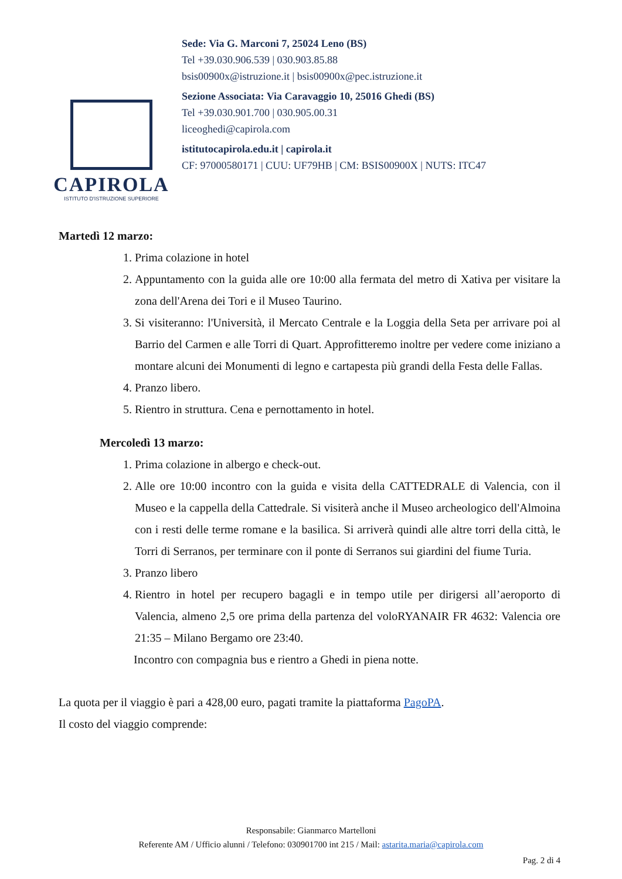CAPIROLA
ISTITUTO D'ISTRUZIONE SUPERIORE
Sede: Via G. Marconi 7, 25024 Leno (BS)
Tel +39.030.906.539 | 030.903.85.88
bsis00900x@istruzione.it | bsis00900x@pec.istruzione.it
Sezione Associata: Via Caravaggio 10, 25016 Ghedi (BS)
Tel +39.030.901.700 | 030.905.00.31
liceoghedi@capirola.com
istitutocapirola.edu.it | capirola.it
CF: 97000580171 | CUU: UF79HB | CM: BSIS00900X | NUTS: ITC47
Martedì 12 marzo:
1. Prima colazione in hotel
2. Appuntamento con la guida alle ore 10:00 alla fermata del metro di Xativa per visitare la zona dell'Arena dei Tori e il Museo Taurino.
3. Si visiteranno: l'Università, il Mercato Centrale e la Loggia della Seta per arrivare poi al Barrio del Carmen e alle Torri di Quart. Approfitteremo inoltre per vedere come iniziano a montare alcuni dei Monumenti di legno e cartapesta più grandi della Festa delle Fallas.
4. Pranzo libero.
5. Rientro in struttura. Cena e pernottamento in hotel.
Mercoledì 13 marzo:
1. Prima colazione in albergo e check-out.
2. Alle ore 10:00 incontro con la guida e visita della CATTEDRALE di Valencia, con il Museo e la cappella della Cattedrale. Si visiterà anche il Museo archeologico dell'Almoina con i resti delle terme romane e la basilica. Si arriverà quindi alle altre torri della città, le Torri di Serranos, per terminare con il ponte di Serranos sui giardini del fiume Turia.
3. Pranzo libero
4. Rientro in hotel per recupero bagagli e in tempo utile per dirigersi all’aeroporto di Valencia, almeno 2,5 ore prima della partenza del voloRYANAIR FR 4632: Valencia ore 21:35 – Milano Bergamo ore 23:40.
Incontro con compagnia bus e rientro a Ghedi in piena notte.
La quota per il viaggio è pari a 428,00 euro, pagati tramite la piattaforma PagoPA.
Il costo del viaggio comprende:
Responsabile: Gianmarco Martelloni
Referente AM / Ufficio alunni / Telefono: 030901700 int 215 / Mail: astarita.maria@capirola.com
Pag. 2 di 4